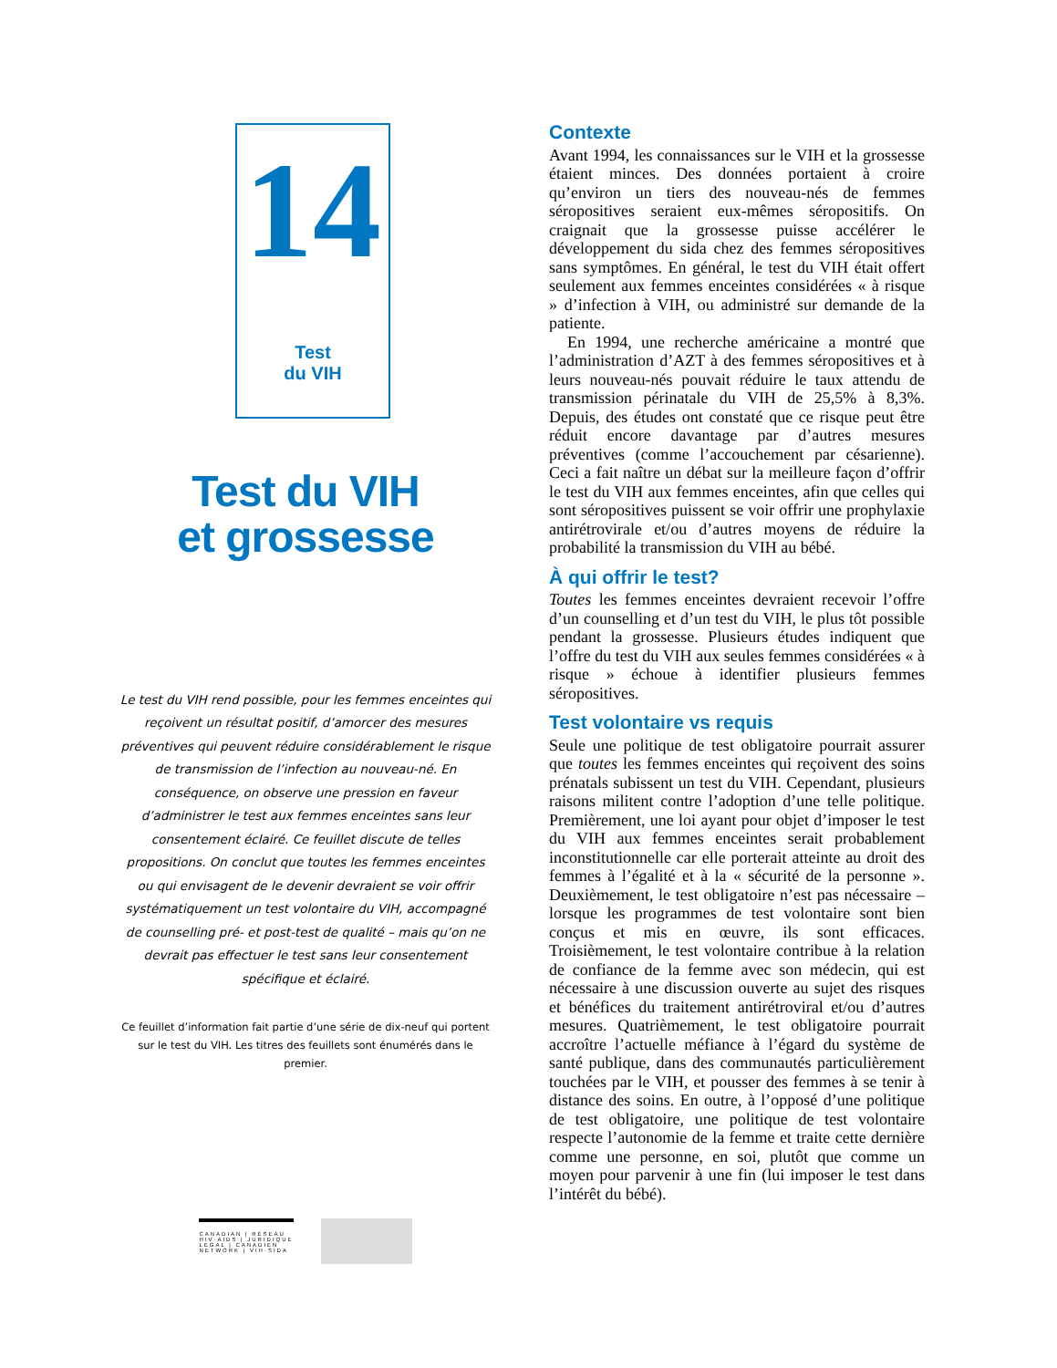14
Test
du VIH
Test du VIH
et grossesse
Le test du VIH rend possible, pour les femmes enceintes qui reçoivent un résultat positif, d’amorcer des mesures préventives qui peuvent réduire considérablement le risque de transmission de l’infection au nouveau-né. En conséquence, on observe une pression en faveur d’administrer le test aux femmes enceintes sans leur consentement éclairé. Ce feuillet discute de telles propositions. On conclut que toutes les femmes enceintes ou qui envisagent de le devenir devraient se voir offrir systématiquement un test volontaire du VIH, accompagné de counselling pré- et post-test de qualité – mais qu’on ne devrait pas effectuer le test sans leur consentement spécifique et éclairé.
Ce feuillet d’information fait partie d’une série de dix-neuf qui portent sur le test du VIH. Les titres des feuillets sont énumérés dans le premier.
CANADIAN | RÉSEAU
HIV·AIDS | JURIDIQUE
LEGAL | CANADIEN
NETWORK | VIH·SIDA
Contexte
Avant 1994, les connaissances sur le VIH et la grossesse étaient minces. Des données portaient à croire qu’environ un tiers des nouveau-nés de femmes séropositives seraient eux-mêmes séropositifs. On craignait que la grossesse puisse accélérer le développement du sida chez des femmes séropositives sans symptômes. En général, le test du VIH était offert seulement aux femmes enceintes considérées « à risque » d’infection à VIH, ou administré sur demande de la patiente.
En 1994, une recherche américaine a montré que l’administration d’AZT à des femmes séropositives et à leurs nouveau-nés pouvait réduire le taux attendu de transmission périnatale du VIH de 25,5% à 8,3%. Depuis, des études ont constaté que ce risque peut être réduit encore davantage par d’autres mesures préventives (comme l’accouchement par césarienne). Ceci a fait naître un débat sur la meilleure façon d’offrir le test du VIH aux femmes enceintes, afin que celles qui sont séropositives puissent se voir offrir une prophylaxie antirétrovirale et/ou d’autres moyens de réduire la probabilité la transmission du VIH au bébé.
À qui offrir le test?
Toutes les femmes enceintes devraient recevoir l’offre d’un counselling et d’un test du VIH, le plus tôt possible pendant la grossesse. Plusieurs études indiquent que l’offre du test du VIH aux seules femmes considérées « à risque » échoue à identifier plusieurs femmes séropositives.
Test volontaire vs requis
Seule une politique de test obligatoire pourrait assurer que toutes les femmes enceintes qui reçoivent des soins prénatals subissent un test du VIH. Cependant, plusieurs raisons militent contre l’adoption d’une telle politique. Premièrement, une loi ayant pour objet d’imposer le test du VIH aux femmes enceintes serait probablement inconstitutionnelle car elle porterait atteinte au droit des femmes à l’égalité et à la « sécurité de la personne ». Deuxièmement, le test obligatoire n’est pas nécessaire – lorsque les programmes de test volontaire sont bien conçus et mis en œuvre, ils sont efficaces. Troisièmement, le test volontaire contribue à la relation de confiance de la femme avec son médecin, qui est nécessaire à une discussion ouverte au sujet des risques et bénéfices du traitement antirétroviral et/ou d’autres mesures. Quatrièmement, le test obligatoire pourrait accroître l’actuelle méfiance à l’égard du système de santé publique, dans des communautés particulièrement touchées par le VIH, et pousser des femmes à se tenir à distance des soins. En outre, à l’opposé d’une politique de test obligatoire, une politique de test volontaire respecte l’autonomie de la femme et traite cette dernière comme une personne, en soi, plutôt que comme un moyen pour parvenir à une fin (lui imposer le test dans l’intérêt du bébé).